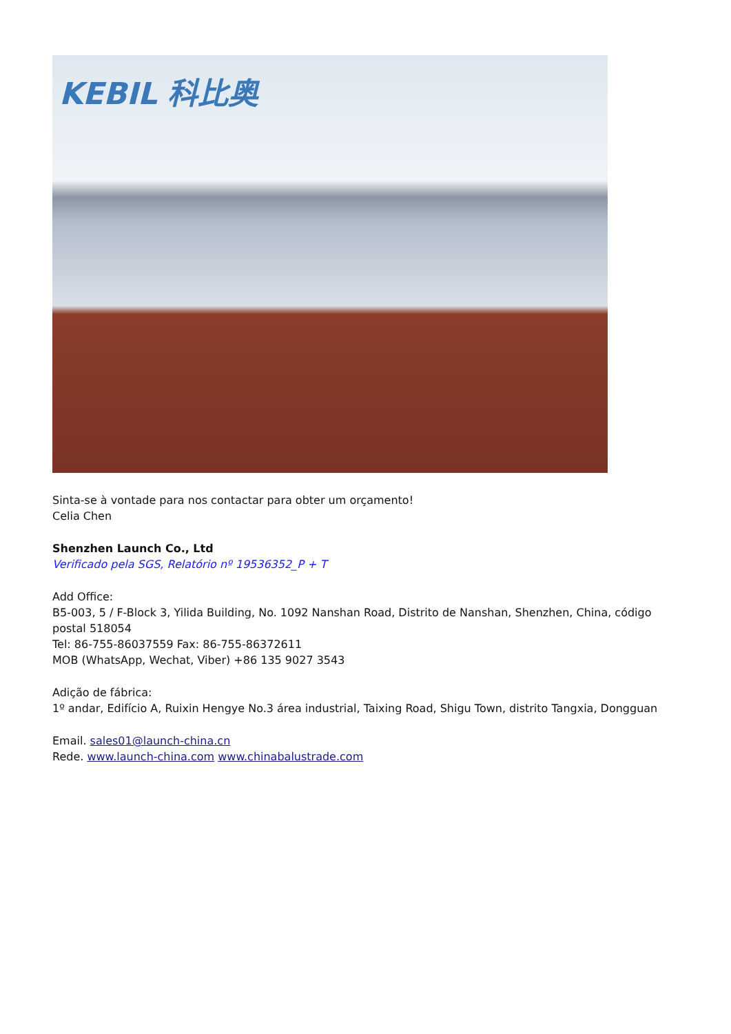KEBIL 科比奥
Sinta-se à vontade para nos contactar para obter um orçamento!
Celia Chen
Shenzhen Launch Co., Ltd
Verificado pela SGS, Relatório nº 19536352_P + T
Add Office:
B5-003, 5 / F-Block 3, Yilida Building, No. 1092 Nanshan Road, Distrito de Nanshan, Shenzhen, China, código postal 518054
Tel: 86-755-86037559 Fax: 86-755-86372611
MOB (WhatsApp, Wechat, Viber) +86 135 9027 3543
Adição de fábrica:
1º andar, Edifício A, Ruixin Hengye No.3 área industrial, Taixing Road, Shigu Town, distrito Tangxia, Dongguan
Email. sales01@launch-china.cn
Rede. www.launch-china.com www.chinabalustrade.com